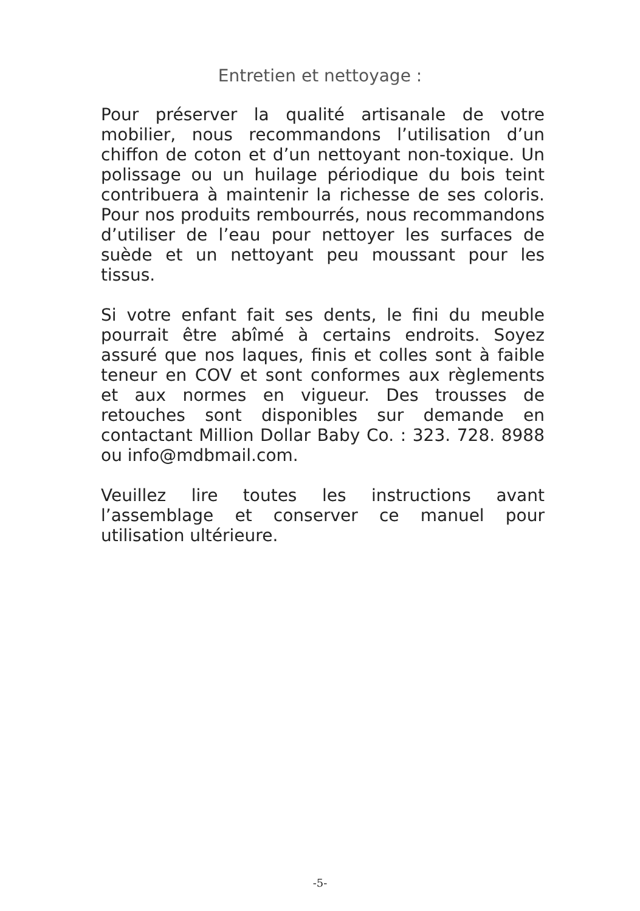Entretien et nettoyage :
Pour préserver la qualité artisanale de votre mobilier, nous recommandons l’utilisation d’un chiffon de coton et d’un nettoyant non-toxique. Un polissage ou un huilage périodique du bois teint contribuera à maintenir la richesse de ses coloris. Pour nos produits rembourrés, nous recommandons d’utiliser de l’eau pour nettoyer les surfaces de suède et un nettoyant peu moussant pour les tissus.
Si votre enfant fait ses dents, le fini du meuble pourrait être abîmé à certains endroits. Soyez assuré que nos laques, finis et colles sont à faible teneur en COV et sont conformes aux règlements et aux normes en vigueur. Des trousses de retouches sont disponibles sur demande en contactant Million Dollar Baby Co. : 323. 728. 8988 ou info@mdbmail.com.
Veuillez lire toutes les instructions avant l’assemblage et conserver ce manuel pour utilisation ultérieure.
-5-